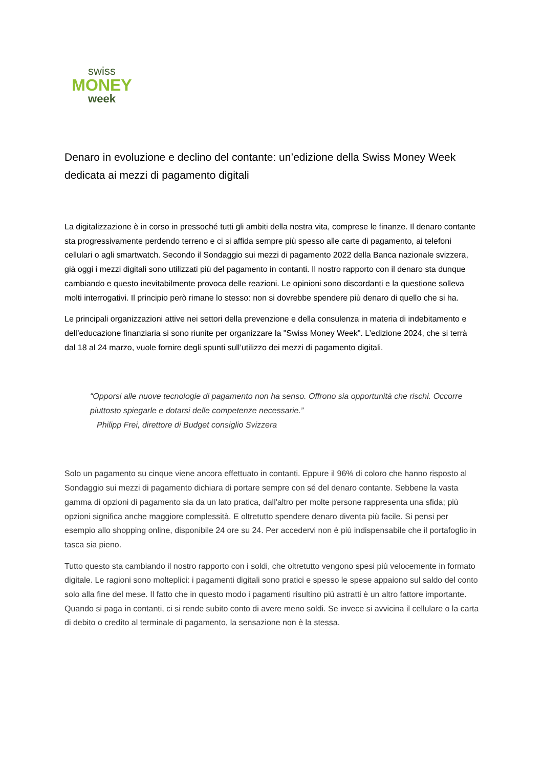swiss
MONEY
week
Denaro in evoluzione e declino del contante: un’edizione della Swiss Money Week dedicata ai mezzi di pagamento digitali
La digitalizzazione è in corso in pressoché tutti gli ambiti della nostra vita, comprese le finanze. Il denaro contante sta progressivamente perdendo terreno e ci si affida sempre più spesso alle carte di pagamento, ai telefoni cellulari o agli smartwatch. Secondo il Sondaggio sui mezzi di pagamento 2022 della Banca nazionale svizzera, già oggi i mezzi digitali sono utilizzati più del pagamento in contanti. Il nostro rapporto con il denaro sta dunque cambiando e questo inevitabilmente provoca delle reazioni. Le opinioni sono discordanti e la questione solleva molti interrogativi. Il principio però rimane lo stesso: non si dovrebbe spendere più denaro di quello che si ha.
Le principali organizzazioni attive nei settori della prevenzione e della consulenza in materia di indebitamento e dell’educazione finanziaria si sono riunite per organizzare la "Swiss Money Week". L’edizione 2024, che si terrà dal 18 al 24 marzo, vuole fornire degli spunti sull’utilizzo dei mezzi di pagamento digitali.
“Opporsi alle nuove tecnologie di pagamento non ha senso. Offrono sia opportunità che rischi. Occorre piuttosto spiegarle e dotarsi delle competenze necessarie.”
Philipp Frei, direttore di Budget consiglio Svizzera
Solo un pagamento su cinque viene ancora effettuato in contanti. Eppure il 96% di coloro che hanno risposto al Sondaggio sui mezzi di pagamento dichiara di portare sempre con sé del denaro contante. Sebbene la vasta gamma di opzioni di pagamento sia da un lato pratica, dall'altro per molte persone rappresenta una sfida; più opzioni significa anche maggiore complessità. E oltretutto spendere denaro diventa più facile. Si pensi per esempio allo shopping online, disponibile 24 ore su 24. Per accedervi non è più indispensabile che il portafoglio in tasca sia pieno.
Tutto questo sta cambiando il nostro rapporto con i soldi, che oltretutto vengono spesi più velocemente in formato digitale. Le ragioni sono molteplici: i pagamenti digitali sono pratici e spesso le spese appaiono sul saldo del conto solo alla fine del mese. Il fatto che in questo modo i pagamenti risultino più astratti è un altro fattore importante. Quando si paga in contanti, ci si rende subito conto di avere meno soldi. Se invece si avvicina il cellulare o la carta di debito o credito al terminale di pagamento, la sensazione non è la stessa.